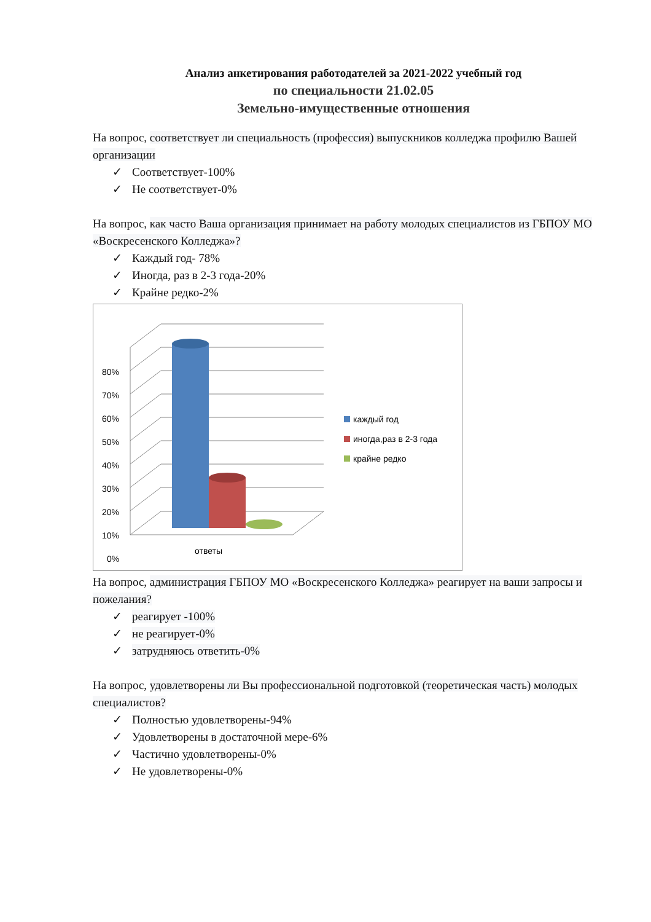Анализ анкетирования работодателей за 2021-2022 учебный год
по специальности 21.02.05
Земельно-имущественные отношения
На вопрос, соответствует ли специальность (профессия) выпускников колледжа профилю Вашей организации
✓ Соответствует-100%
✓ Не соответствует-0%
На вопрос, как часто Ваша организация принимает на работу молодых специалистов из ГБПОУ МО «Воскресенского Колледжа»?
✓ Каждый год- 78%
✓ Иногда, раз в 2-3 года-20%
✓ Крайне редко-2%
80%
70%
60%
50%
40%
30%
20%
10%
0%
ответы
каждый год
иногда,раз в 2-3 года
крайне редко
На вопрос, администрация ГБПОУ МО «Воскресенского Колледжа» реагирует на ваши запросы и пожелания?
✓ реагирует -100%
✓ не реагирует-0%
✓ затрудняюсь ответить-0%
На вопрос, удовлетворены ли Вы профессиональной подготовкой (теоретическая часть) молодых специалистов?
✓ Полностью удовлетворены-94%
✓ Удовлетворены в достаточной мере-6%
✓ Частично удовлетворены-0%
✓ Не удовлетворены-0%